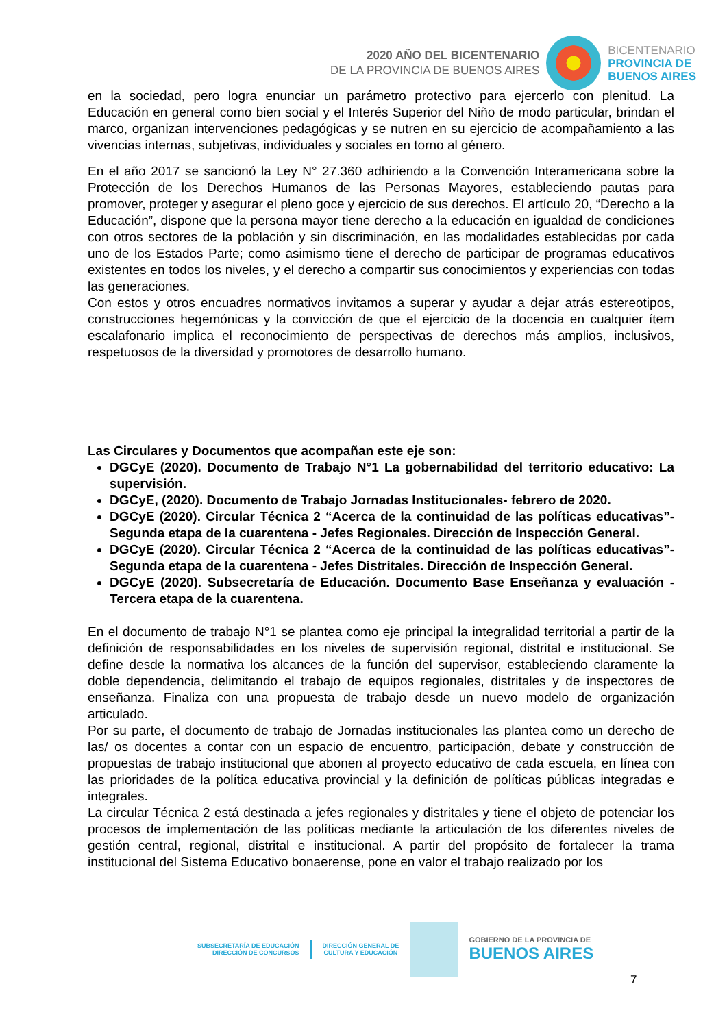2020 AÑO DEL BICENTENARIO
DE LA PROVINCIA DE BUENOS AIRES
BICENTENARIO
PROVINCIA DE
BUENOS AIRES
en la sociedad, pero logra enunciar un parámetro protectivo para ejercerlo con plenitud. La Educación en general como bien social y el Interés Superior del Niño de modo particular, brindan el marco, organizan intervenciones pedagógicas y se nutren en su ejercicio de acompañamiento a las vivencias internas, subjetivas, individuales y sociales en torno al género.
En el año 2017 se sancionó la Ley N° 27.360 adhiriendo a la Convención Interamericana sobre la Protección de los Derechos Humanos de las Personas Mayores, estableciendo pautas para promover, proteger y asegurar el pleno goce y ejercicio de sus derechos. El artículo 20, “Derecho a la Educación”, dispone que la persona mayor tiene derecho a la educación en igualdad de condiciones con otros sectores de la población y sin discriminación, en las modalidades establecidas por cada uno de los Estados Parte; como asimismo tiene el derecho de participar de programas educativos existentes en todos los niveles, y el derecho a compartir sus conocimientos y experiencias con todas las generaciones.
Con estos y otros encuadres normativos invitamos a superar y ayudar a dejar atrás estereotipos, construcciones hegemónicas y la convicción de que el ejercicio de la docencia en cualquier ítem escalafonario implica el reconocimiento de perspectivas de derechos más amplios, inclusivos, respetuosos de la diversidad y promotores de desarrollo humano.
Las Circulares y Documentos que acompañan este eje son:
DGCyE (2020). Documento de Trabajo N°1 La gobernabilidad del territorio educativo: La supervisión.
DGCyE, (2020). Documento de Trabajo Jornadas Institucionales- febrero de 2020.
DGCyE (2020). Circular Técnica 2 “Acerca de la continuidad de las políticas educativas”-Segunda etapa de la cuarentena - Jefes Regionales. Dirección de Inspección General.
DGCyE (2020). Circular Técnica 2 “Acerca de la continuidad de las políticas educativas”-Segunda etapa de la cuarentena - Jefes Distritales. Dirección de Inspección General.
DGCyE (2020). Subsecretaría de Educación. Documento Base Enseñanza y evaluación - Tercera etapa de la cuarentena.
En el documento de trabajo N°1 se plantea como eje principal la integralidad territorial a partir de la definición de responsabilidades en los niveles de supervisión regional, distrital e institucional. Se define desde la normativa los alcances de la función del supervisor, estableciendo claramente la doble dependencia, delimitando el trabajo de equipos regionales, distritales y de inspectores de enseñanza. Finaliza con una propuesta de trabajo desde un nuevo modelo de organización articulado.
Por su parte, el documento de trabajo de Jornadas institucionales las plantea como un derecho de las/ os docentes a contar con un espacio de encuentro, participación, debate y construcción de propuestas de trabajo institucional que abonen al proyecto educativo de cada escuela, en línea con las prioridades de la política educativa provincial y la definición de políticas públicas integradas e integrales.
La circular Técnica 2 está destinada a jefes regionales y distritales y tiene el objeto de potenciar los procesos de implementación de las políticas mediante la articulación de los diferentes niveles de gestión central, regional, distrital e institucional. A partir del propósito de fortalecer la trama institucional del Sistema Educativo bonaerense, pone en valor el trabajo realizado por los
SUBSECRETARÍA DE EDUCACIÓN
DIRECCIÓN DE CONCURSOS
DIRECCIÓN GENERAL DE
CULTURA Y EDUCACIÓN
GOBIERNO DE LA PROVINCIA DE
BUENOS AIRES
7